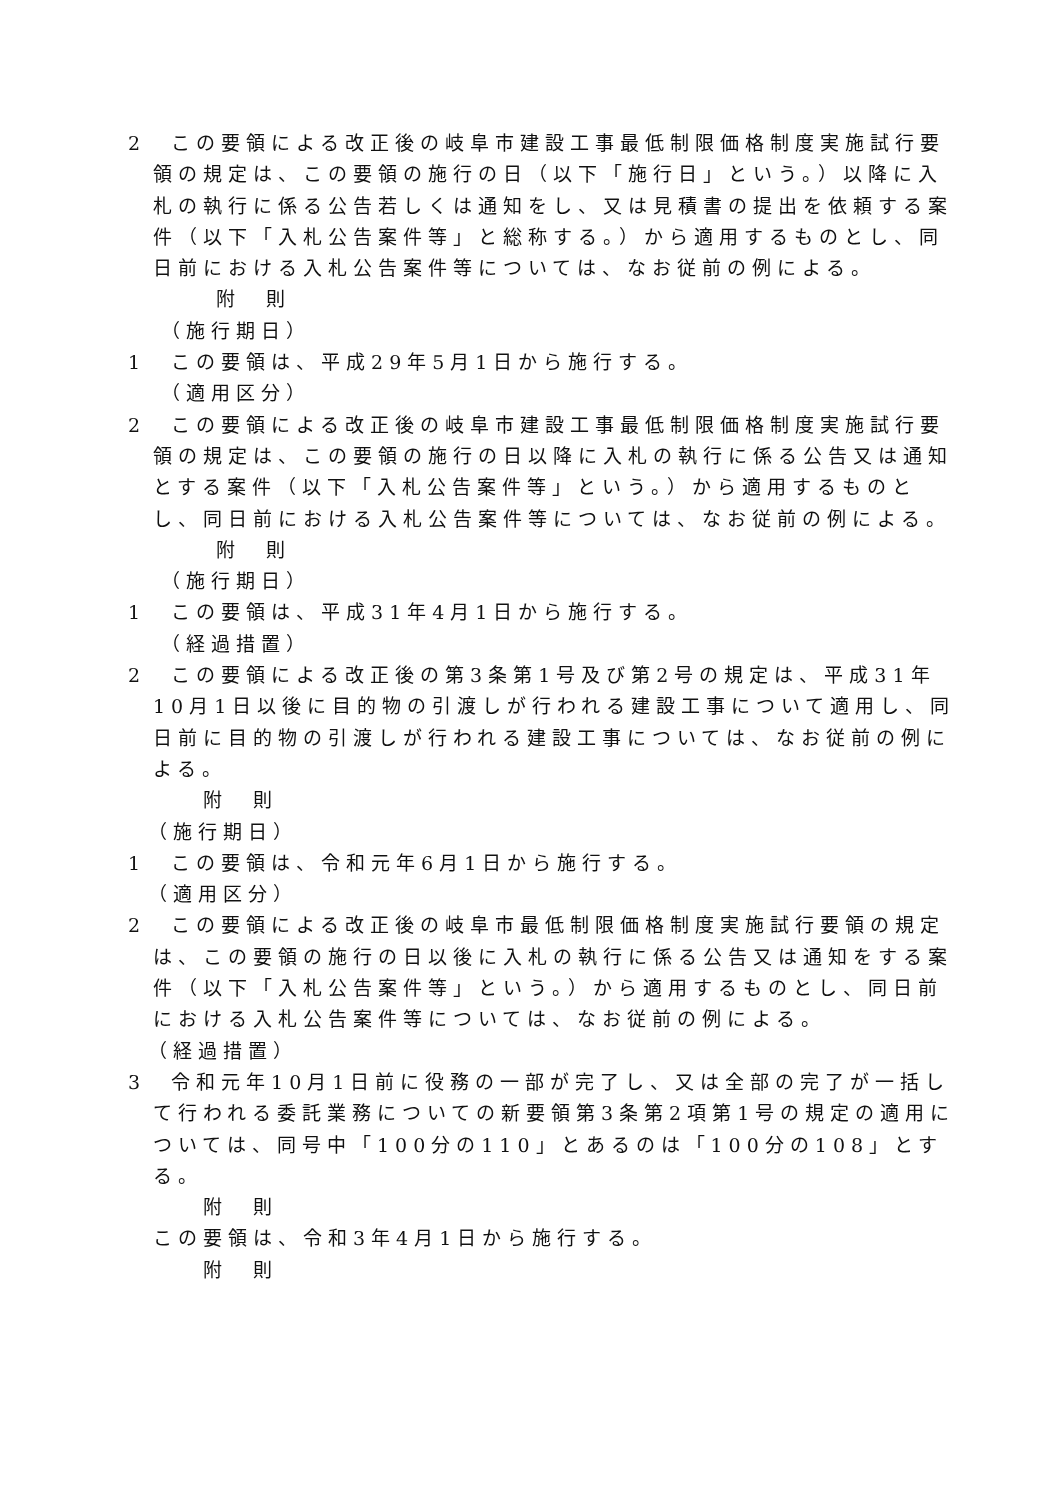2　この要領による改正後の岐阜市建設工事最低制限価格制度実施試行要領の規定は、この要領の施行の日（以下「施行日」という。）以降に入札の執行に係る公告若しくは通知をし、又は見積書の提出を依頼する案件（以下「入札公告案件等」と総称する。）から適用するものとし、同日前における入札公告案件等については、なお従前の例による。
附　則
（施行期日）
1　この要領は、平成29年5月1日から施行する。
（適用区分）
2　この要領による改正後の岐阜市建設工事最低制限価格制度実施試行要領の規定は、この要領の施行の日以降に入札の執行に係る公告又は通知とする案件（以下「入札公告案件等」という。）から適用するものとし、同日前における入札公告案件等については、なお従前の例による。
附　則
（施行期日）
1　この要領は、平成31年4月1日から施行する。
（経過措置）
2　この要領による改正後の第3条第1号及び第2号の規定は、平成31年10月1日以後に目的物の引渡しが行われる建設工事について適用し、同日前に目的物の引渡しが行われる建設工事については、なお従前の例による。
附　則
（施行期日）
1　この要領は、令和元年6月1日から施行する。
（適用区分）
2　この要領による改正後の岐阜市最低制限価格制度実施試行要領の規定は、この要領の施行の日以後に入札の執行に係る公告又は通知をする案件（以下「入札公告案件等」という。）から適用するものとし、同日前における入札公告案件等については、なお従前の例による。
（経過措置）
3　令和元年10月1日前に役務の一部が完了し、又は全部の完了が一括して行われる委託業務についての新要領第3条第2項第1号の規定の適用については、同号中「100分の110」とあるのは「100分の108」とする。
附　則
この要領は、令和3年4月1日から施行する。
附　則